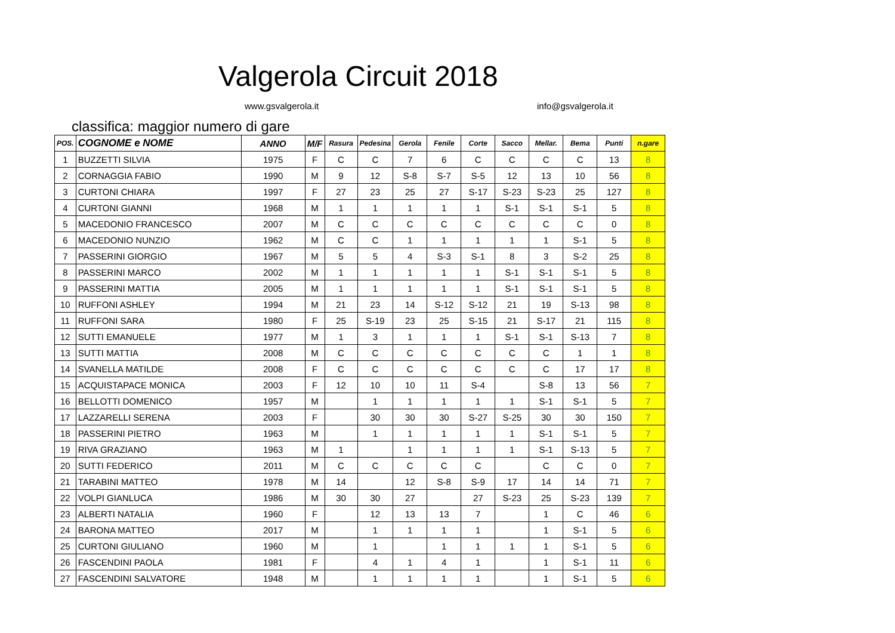Valgerola Circuit 2018
www.gsvalgerola.it info@gsvalgerola.it
classifica: maggior numero di gare
| POS. | COGNOME e NOME | ANNO | M/F | Rasura | Pedesina | Gerola | Fenile | Corte | Sacco | Mellar. | Bema | Punti | n.gare |
| --- | --- | --- | --- | --- | --- | --- | --- | --- | --- | --- | --- | --- | --- |
| 1 | BUZZETTI SILVIA | 1975 | F | C | C | 7 | 6 | C | C | C | C | 13 | 8 |
| 2 | CORNAGGIA FABIO | 1990 | M | 9 | 12 | S-8 | S-7 | S-5 | 12 | 13 | 10 | 56 | 8 |
| 3 | CURTONI CHIARA | 1997 | F | 27 | 23 | 25 | 27 | S-17 | S-23 | S-23 | 25 | 127 | 8 |
| 4 | CURTONI GIANNI | 1968 | M | 1 | 1 | 1 | 1 | 1 | S-1 | S-1 | S-1 | 5 | 8 |
| 5 | MACEDONIO FRANCESCO | 2007 | M | C | C | C | C | C | C | C | C | 0 | 8 |
| 6 | MACEDONIO NUNZIO | 1962 | M | C | C | 1 | 1 | 1 | 1 | 1 | S-1 | 5 | 8 |
| 7 | PASSERINI GIORGIO | 1967 | M | 5 | 5 | 4 | S-3 | S-1 | 8 | 3 | S-2 | 25 | 8 |
| 8 | PASSERINI MARCO | 2002 | M | 1 | 1 | 1 | 1 | 1 | S-1 | S-1 | S-1 | 5 | 8 |
| 9 | PASSERINI MATTIA | 2005 | M | 1 | 1 | 1 | 1 | 1 | S-1 | S-1 | S-1 | 5 | 8 |
| 10 | RUFFONI ASHLEY | 1994 | M | 21 | 23 | 14 | S-12 | S-12 | 21 | 19 | S-13 | 98 | 8 |
| 11 | RUFFONI SARA | 1980 | F | 25 | S-19 | 23 | 25 | S-15 | 21 | S-17 | 21 | 115 | 8 |
| 12 | SUTTI EMANUELE | 1977 | M | 1 | 3 | 1 | 1 | 1 | S-1 | S-1 | S-13 | 7 | 8 |
| 13 | SUTTI MATTIA | 2008 | M | C | C | C | C | C | C | C | 1 | 1 | 8 |
| 14 | SVANELLA MATILDE | 2008 | F | C | C | C | C | C | C | C | 17 | 17 | 8 |
| 15 | ACQUISTAPACE MONICA | 2003 | F | 12 | 10 | 10 | 11 | S-4 | | S-8 | 13 | 56 | 7 |
| 16 | BELLOTTI DOMENICO | 1957 | M | | 1 | 1 | 1 | 1 | 1 | S-1 | S-1 | 5 | 7 |
| 17 | LAZZARELLI SERENA | 2003 | F | | 30 | 30 | 30 | S-27 | S-25 | 30 | 30 | 150 | 7 |
| 18 | PASSERINI PIETRO | 1963 | M | | 1 | 1 | 1 | 1 | 1 | S-1 | S-1 | 5 | 7 |
| 19 | RIVA GRAZIANO | 1963 | M | 1 | | 1 | 1 | 1 | 1 | S-1 | S-13 | 5 | 7 |
| 20 | SUTTI FEDERICO | 2011 | M | C | C | C | C | C | | C | C | 0 | 7 |
| 21 | TARABINI MATTEO | 1978 | M | 14 | | 12 | S-8 | S-9 | 17 | 14 | 14 | 71 | 7 |
| 22 | VOLPI GIANLUCA | 1986 | M | 30 | 30 | 27 | | 27 | S-23 | 25 | S-23 | 139 | 7 |
| 23 | ALBERTI NATALIA | 1960 | F | | 12 | 13 | 13 | 7 | | 1 | C | 46 | 6 |
| 24 | BARONA MATTEO | 2017 | M | | 1 | 1 | 1 | 1 | | 1 | S-1 | 5 | 6 |
| 25 | CURTONI GIULIANO | 1960 | M | | 1 | | 1 | 1 | 1 | 1 | S-1 | 5 | 6 |
| 26 | FASCENDINI PAOLA | 1981 | F | | 4 | 1 | 4 | 1 | | 1 | S-1 | 11 | 6 |
| 27 | FASCENDINI SALVATORE | 1948 | M | | 1 | 1 | 1 | 1 | | 1 | S-1 | 5 | 6 |